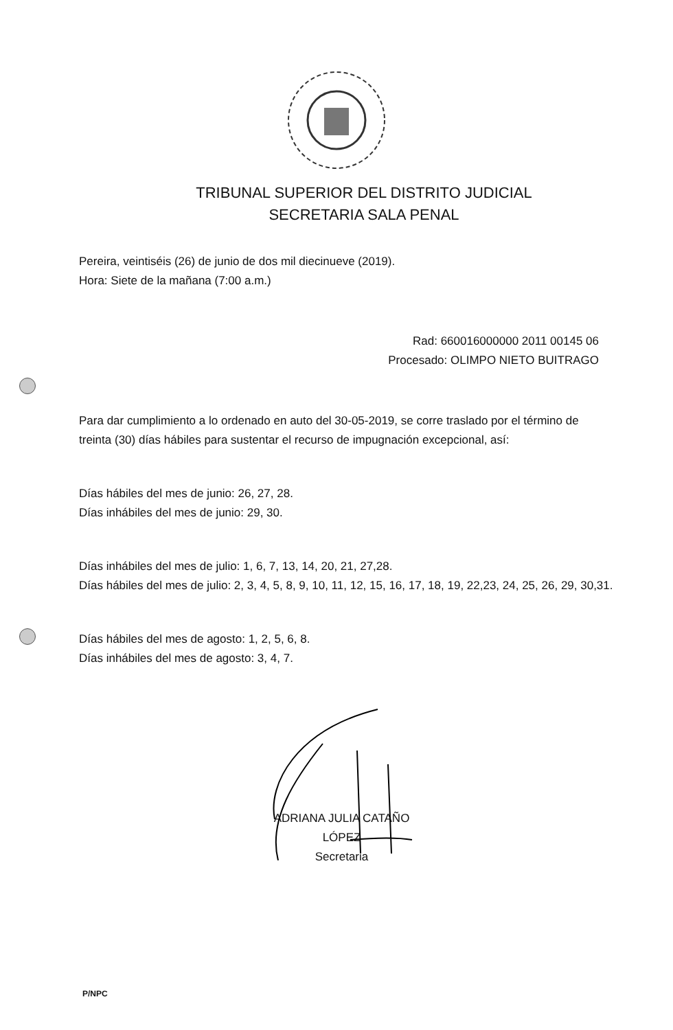TRIBUNAL SUPERIOR DEL DISTRITO JUDICIAL
SECRETARIA SALA PENAL
Pereira, veintiséis (26) de junio de dos mil diecinueve (2019).
Hora: Siete de la mañana (7:00 a.m.)
Rad: 660016000000 2011 00145 06
Procesado: OLIMPO NIETO BUITRAGO
Para dar cumplimiento a lo ordenado en auto del 30-05-2019, se corre traslado por el término de treinta (30) días hábiles para sustentar el recurso de impugnación excepcional, así:
Días hábiles del mes de junio: 26, 27, 28.
Días inhábiles del mes de junio: 29, 30.
Días inhábiles del mes de julio: 1, 6, 7, 13, 14, 20, 21, 27,28.
Días hábiles del mes de julio: 2, 3, 4, 5, 8, 9, 10, 11, 12, 15, 16, 17, 18, 19, 22,23, 24, 25, 26, 29, 30,31.
Días hábiles del mes de agosto: 1, 2, 5, 6, 8.
Días inhábiles del mes de agosto: 3, 4, 7.
ADRIANA JULIA CATAÑO LÓPEZ
Secretaria
P/NPC